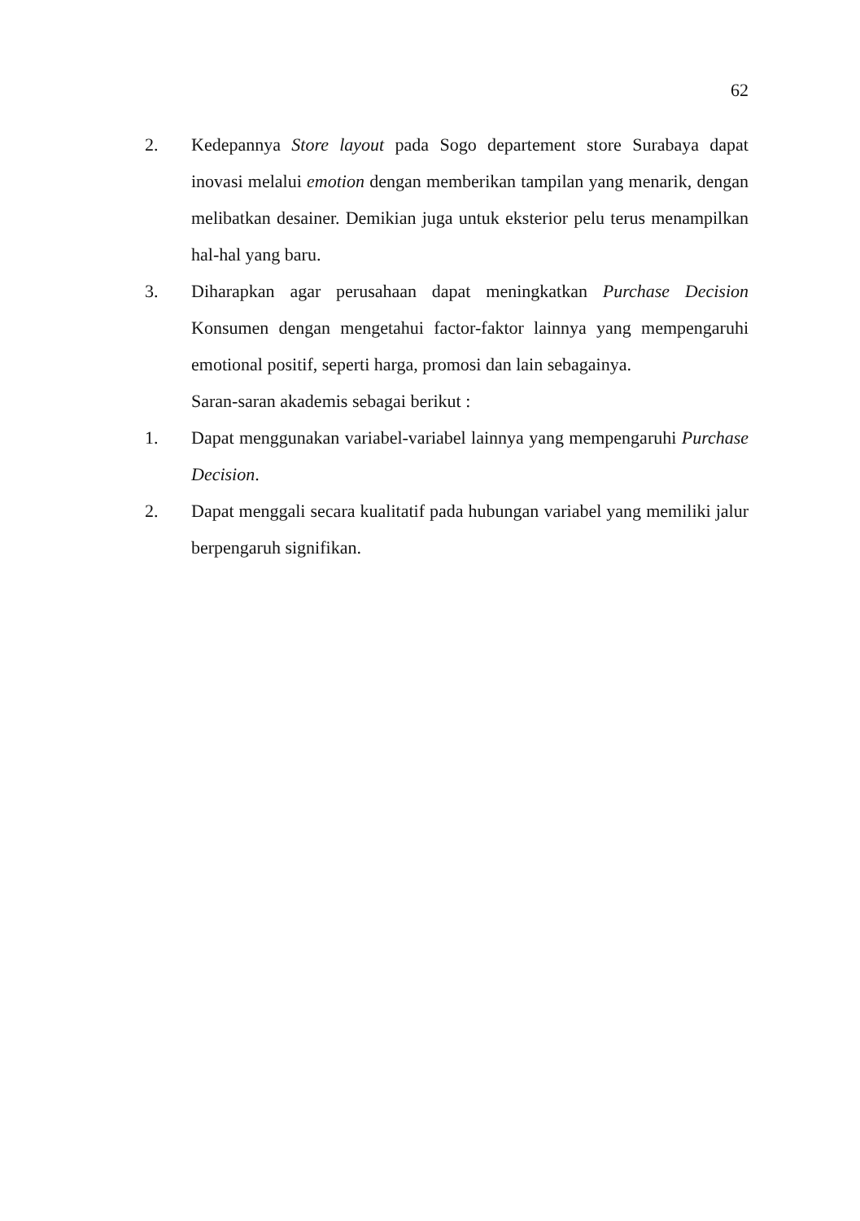62
2. Kedepannya Store layout pada Sogo departement store Surabaya dapat inovasi melalui emotion dengan memberikan tampilan yang menarik, dengan melibatkan desainer. Demikian juga untuk eksterior pelu terus menampilkan hal-hal yang baru.
3. Diharapkan agar perusahaan dapat meningkatkan Purchase Decision Konsumen dengan mengetahui factor-faktor lainnya yang mempengaruhi emotional positif, seperti harga, promosi dan lain sebagainya.
Saran-saran akademis sebagai berikut :
1. Dapat menggunakan variabel-variabel lainnya yang mempengaruhi Purchase Decision.
2. Dapat menggali secara kualitatif pada hubungan variabel yang memiliki jalur berpengaruh signifikan.